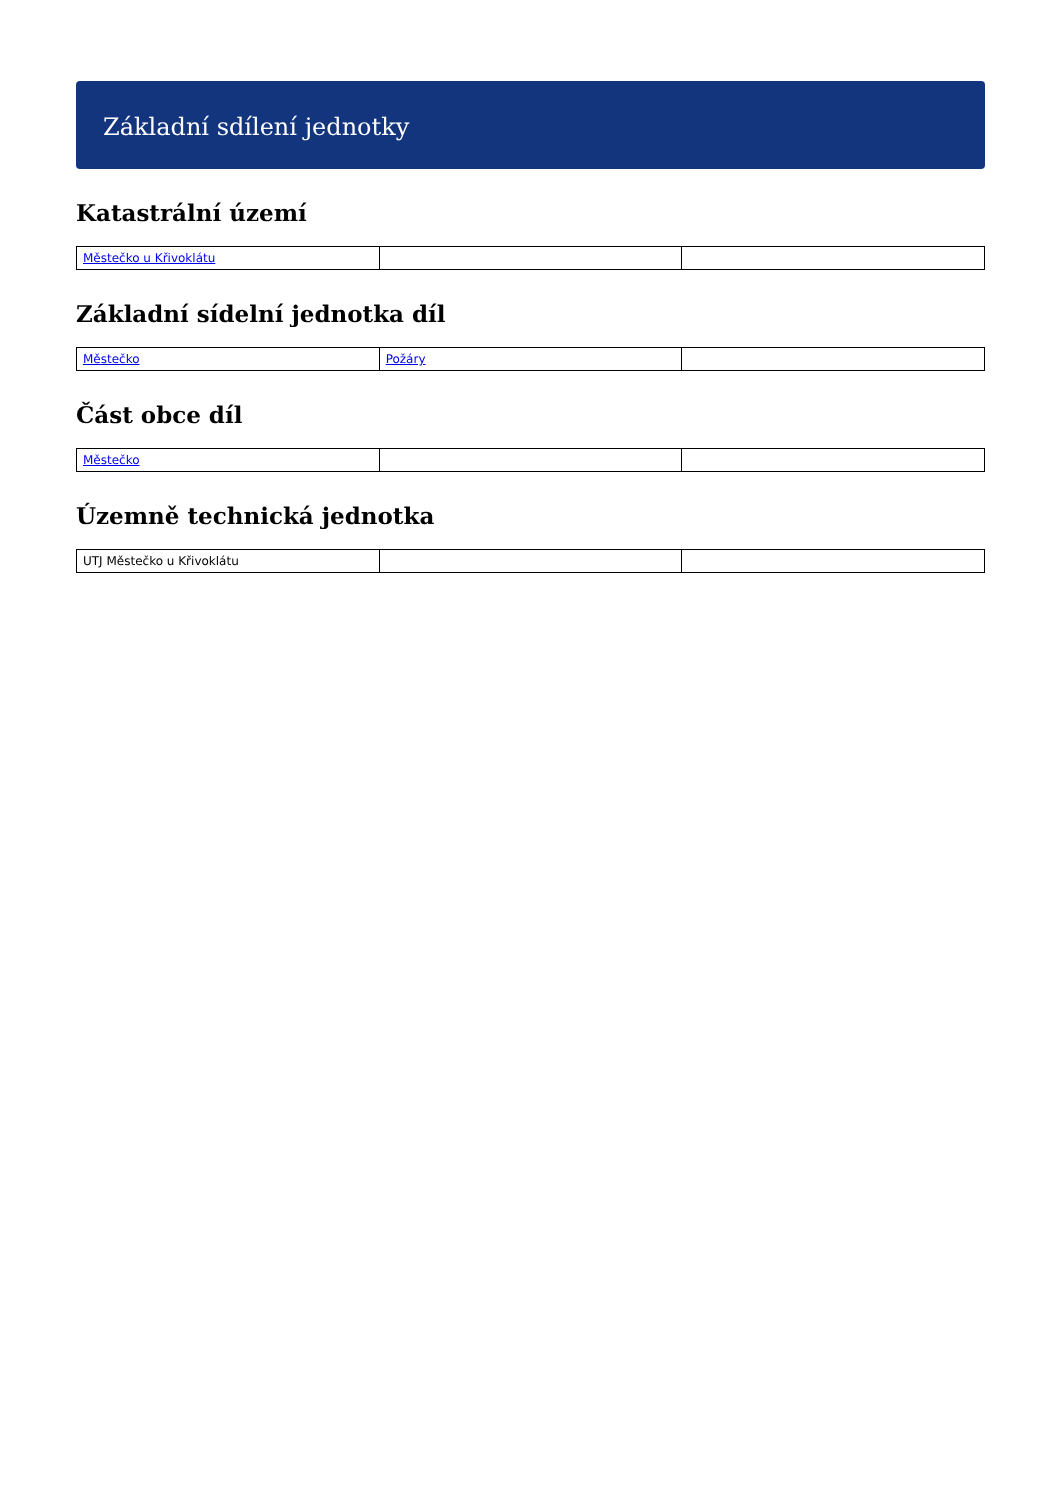Základní sdílení jednotky
Katastrální území
| Městečko u Křivoklátu | | |
Základní sídelní jednotka díl
| Městečko | Požáry | |
Část obce díl
| Městečko | | |
Územně technická jednotka
| UTJ Městečko u Křivoklátu | | |